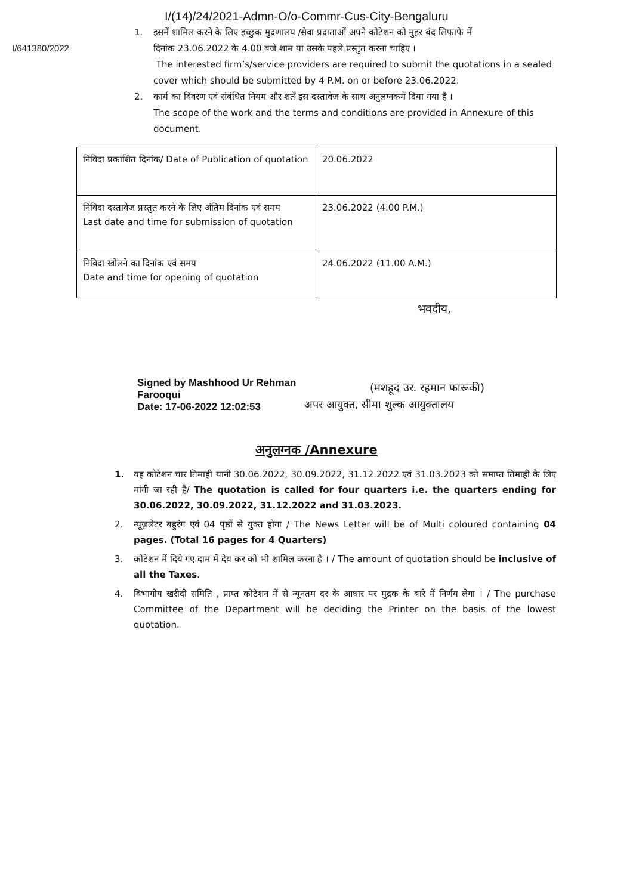I/(14)/24/2021-Admn-O/o-Commr-Cus-City-Bengaluru
I/641380/2022
1. इसमें शामिल करने के लिए इच्छुक मुद्रणालय /सेवा प्रदाताओं अपने कोटेशन को मुहर बंद लिफाफे में
दिनांक 23.06.2022 के 4.00 बजे शाम या उसके पहले प्रस्तुत करना चाहिए ।
The interested firm’s/service providers are required to submit the quotations in a sealed cover which should be submitted by 4 P.M. on or before 23.06.2022.
2. कार्य का विवरण एवं संबंधित नियम और शर्तें इस दस्तावेज के साथ अनुलग्नकमें दिया गया है ।
The scope of the work and the terms and conditions are provided in Annexure of this document.
| निविदा प्रकाशित दिनांक/ Date of Publication of quotation | 20.06.2022 |
| निविदा दस्तावेज प्रस्तुत करने के लिए अंतिम दिनांक एवं समय Last date and time for submission of quotation | 23.06.2022 (4.00 P.M.) |
| निविदा खोलने का दिनांक एवं समय Date and time for opening of quotation | 24.06.2022 (11.00 A.M.) |
भवदीय,
Signed by Mashhood Ur Rehman Farooqui
Date: 17-06-2022 12:02:53
(मशहूद उर. रहमान फारूकी)
अपर आयुक्त, सीमा शुल्क आयुक्तालय
अनुलग्नक /Annexure
1. यह कोटेशन चार तिमाही यानी 30.06.2022, 30.09.2022, 31.12.2022 एवं 31.03.2023 को समाप्त तिमाही के लिए मांगी जा रही है/ The quotation is called for four quarters i.e. the quarters ending for 30.06.2022, 30.09.2022, 31.12.2022 and 31.03.2023.
2. न्यूज़लेटर बहुरंग एवं 04 पृष्ठों से युक्त होगा / The News Letter will be of Multi coloured containing 04 pages. (Total 16 pages for 4 Quarters)
3. कोटेशन में दिये गए दाम में देय कर को भी शामिल करना है । / The amount of quotation should be inclusive of all the Taxes.
4. विभागीय खरीदी समिति , प्राप्त कोटेशन में से न्यूनतम दर के आधार पर मुद्रक के बारे में निर्णय लेगा । / The purchase Committee of the Department will be deciding the Printer on the basis of the lowest quotation.